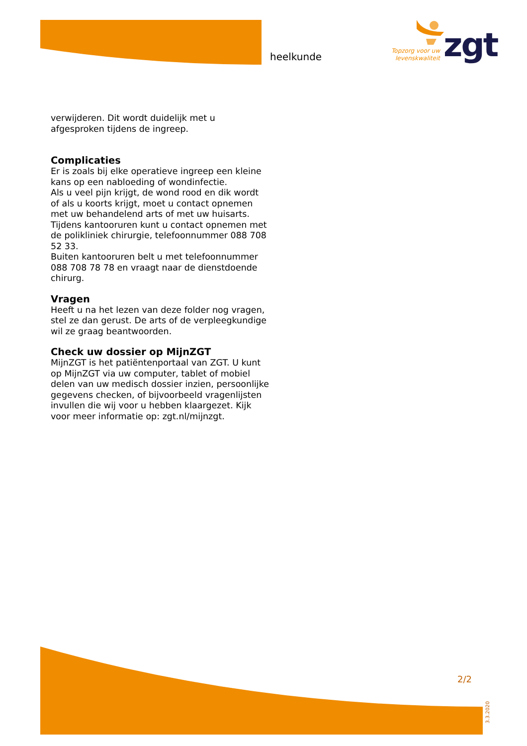heelkunde
Topzorg voor uw levenskwaliteit
zgt
verwijderen. Dit wordt duidelijk met u afgesproken tijdens de ingreep.
Complicaties
Er is zoals bij elke operatieve ingreep een kleine kans op een nabloeding of wondinfectie.
Als u veel pijn krijgt, de wond rood en dik wordt of als u koorts krijgt, moet u contact opnemen met uw behandelend arts of met uw huisarts. Tijdens kantooruren kunt u contact opnemen met de polikliniek chirurgie, telefoonnummer 088 708 52 33.
Buiten kantooruren belt u met telefoonnummer 088 708 78 78 en vraagt naar de dienstdoende chirurg.
Vragen
Heeft u na het lezen van deze folder nog vragen, stel ze dan gerust. De arts of de verpleegkundige wil ze graag beantwoorden.
Check uw dossier op MijnZGT
MijnZGT is het patiëntenportaal van ZGT. U kunt op MijnZGT via uw computer, tablet of mobiel delen van uw medisch dossier inzien, persoonlijke gegevens checken, of bijvoorbeeld vragenlijsten invullen die wij voor u hebben klaargezet. Kijk voor meer informatie op: zgt.nl/mijnzgt.
2/2
3.3.2020